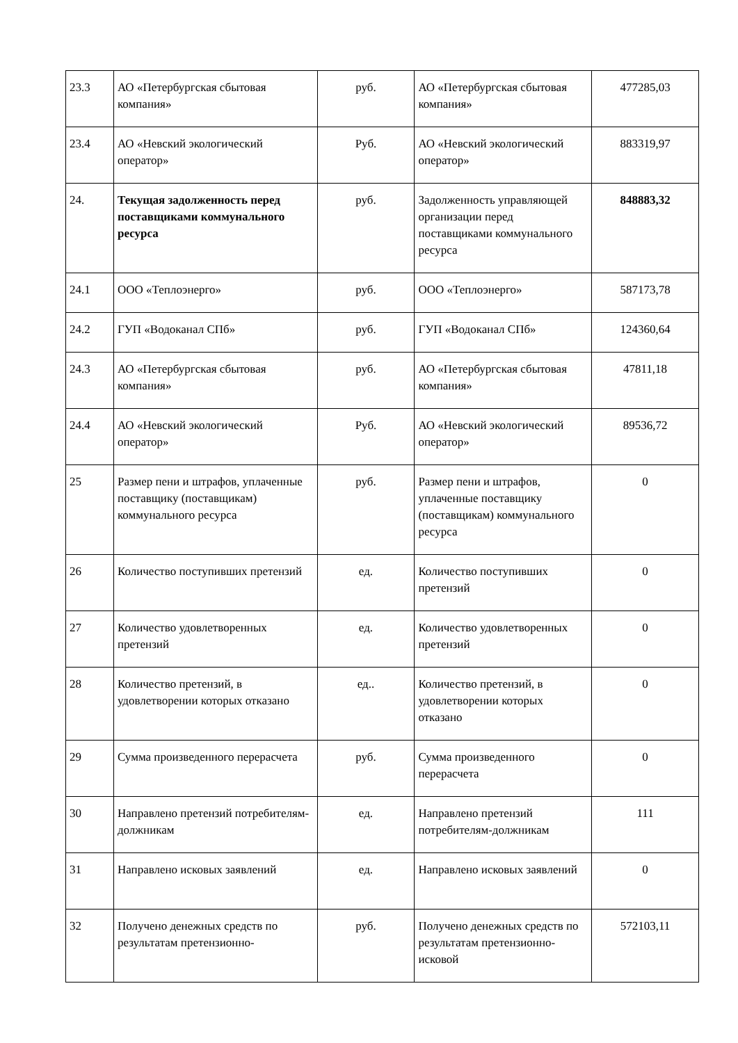| 23.3 | АО «Петербургская сбытовая компания» | руб. | АО «Петербургская сбытовая компания» | 477285,03 |
| 23.4 | АО «Невский экологический оператор» | Руб. | АО «Невский экологический оператор» | 883319,97 |
| 24. | Текущая задолженность перед поставщиками коммунального ресурса | руб. | Задолженность управляющей организации перед поставщиками коммунального ресурса | 848883,32 |
| 24.1 | ООО «Теплоэнерго» | руб. | ООО «Теплоэнерго» | 587173,78 |
| 24.2 | ГУП «Водоканал СПб» | руб. | ГУП «Водоканал СПб» | 124360,64 |
| 24.3 | АО «Петербургская сбытовая компания» | руб. | АО «Петербургская сбытовая компания» | 47811,18 |
| 24.4 | АО «Невский экологический оператор» | Руб. | АО «Невский экологический оператор» | 89536,72 |
| 25 | Размер пени и штрафов, уплаченные поставщику (поставщикам) коммунального ресурса | руб. | Размер пени и штрафов, уплаченные поставщику (поставщикам) коммунального ресурса | 0 |
| 26 | Количество поступивших претензий | ед. | Количество поступивших претензий | 0 |
| 27 | Количество удовлетворенных претензий | ед. | Количество удовлетворенных претензий | 0 |
| 28 | Количество претензий, в удовлетворении которых отказано | ед.. | Количество претензий, в удовлетворении которых отказано | 0 |
| 29 | Сумма произведенного перерасчета | руб. | Сумма произведенного перерасчета | 0 |
| 30 | Направлено претензий потребителям-должникам | ед. | Направлено претензий потребителям-должникам | 111 |
| 31 | Направлено исковых заявлений | ед. | Направлено исковых заявлений | 0 |
| 32 | Получено денежных средств по результатам претензионно- | руб. | Получено денежных средств по результатам претензионно-исковой | 572103,11 |